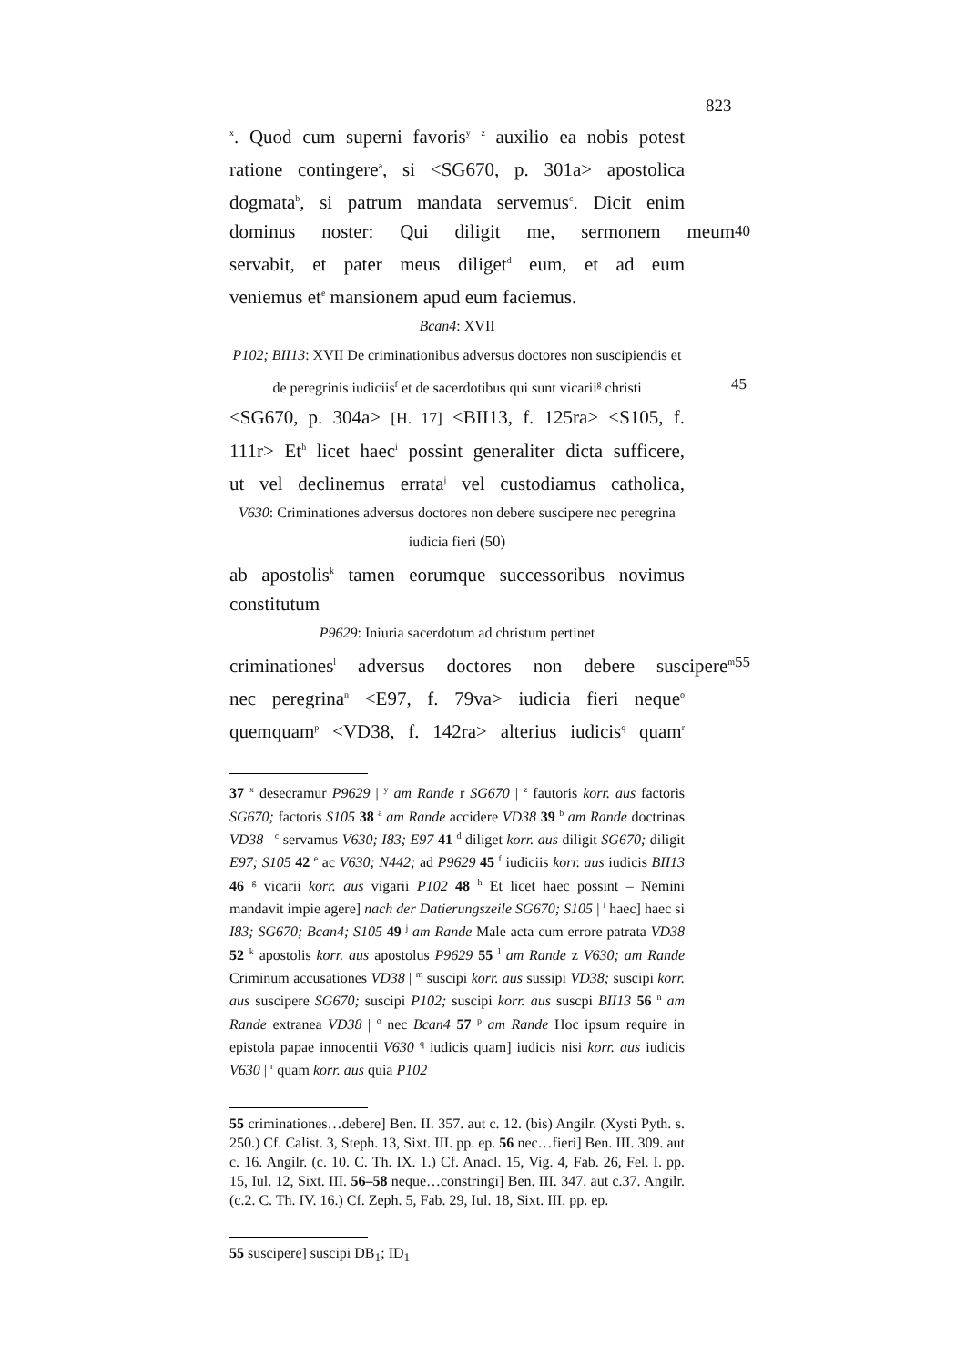823
<sup>x</sup>. Quod cum superni favoris<sup>y</sup> <sup>z</sup> auxilio ea nobis potest
ratione contingere<sup>a</sup>, si <SG670, p. 301a> apostolica
dogmata<sup>b</sup>, si patrum mandata servemus<sup>c</sup>. Dicit enim
dominus noster: Qui diligit me, sermonem meum 40
servabit, et pater meus diliget<sup>d</sup> eum, et ad eum
veniemus et<sup>e</sup> mansionem apud eum faciemus.
Bcan4: XVII
P102; BII13: XVII De criminationibus adversus doctores non suscipiendis et de peregrinis iudiciis<sup>f</sup> et de sacerdotibus qui sunt 45 vicarii<sup>g</sup> christi
<SG670, p. 304a> [H. 17] <BII13, f. 125ra> <S105, f.
111r> Et<sup>h</sup> licet haec<sup>i</sup> possint generaliter dicta sufficere,
ut vel declinemus errata<sup>j</sup> vel custodiamus catholica,
V630: Criminationes adversus doctores non debere suscipere nec peregrina iudicia fieri (50)
ab apostolis<sup>k</sup> tamen eorumque successoribus novimus
constitutum
P9629: Iniuria sacerdotum ad christum pertinet
criminationes<sup>l</sup> adversus doctores non debere suscipere<sup>m</sup> 55
nec peregrina<sup>n</sup> <E97, f. 79va> iudicia fieri neque<sup>o</sup>
quemquam<sup>p</sup> <VD38, f. 142ra> alterius iudicis<sup>q</sup> quam<sup>r</sup>
37 <sup>x</sup> desecramur P9629 | <sup>y</sup> am Rande r SG670 | <sup>z</sup> fautoris korr. aus factoris SG670; factoris S105 38 <sup>a</sup> am Rande accidere VD38 39 <sup>b</sup> am Rande doctrinas VD38 | <sup>c</sup> servamus V630; I83; E97 41 <sup>d</sup> diliget korr. aus diligit SG670; diligit E97; S105 42 <sup>e</sup> ac V630; N442; ad P9629 45 <sup>f</sup> iudiciis korr. aus iudicis BII13 46 <sup>g</sup> vicarii korr. aus vigarii P102 48 <sup>h</sup> Et licet haec possint – Nemini mandavit impie agere] nach der Datierungszeile SG670; S105 | <sup>i</sup> haec] haec si I83; SG670; Bcan4; S105 49 <sup>j</sup> am Rande Male acta cum errore patrata VD38 52 <sup>k</sup> apostolis korr. aus apostolus P9629 55 <sup>l</sup> am Rande z V630; am Rande Criminum accusationes VD38 | <sup>m</sup> suscipi korr. aus sussipi VD38; suscipi korr. aus suscipere SG670; suscipi P102; suscipi korr. aus suscpi BII13 56 <sup>n</sup> am Rande extranea VD38 | <sup>o</sup> nec Bcan4 57 <sup>p</sup> am Rande Hoc ipsum require in epistola papae innocentii V630 <sup>q</sup> iudicis quam] iudicis nisi korr. aus iudicis V630 | <sup>r</sup> quam korr. aus quia P102
55 criminationes…debere] Ben. II. 357. aut c. 12. (bis) Angilr. (Xysti Pyth. s. 250.) Cf. Calist. 3, Steph. 13, Sixt. III. pp. ep. 56 nec…fieri] Ben. III. 309. aut c. 16. Angilr. (c. 10. C. Th. IX. 1.) Cf. Anacl. 15, Vig. 4, Fab. 26, Fel. I. pp. 15, Iul. 12, Sixt. III. 56–58 neque…constringi] Ben. III. 347. aut c.37. Angilr. (c.2. C. Th. IV. 16.) Cf. Zeph. 5, Fab. 29, Iul. 18, Sixt. III. pp. ep.
55 suscipere] suscipi DB<sub>1</sub>; ID<sub>1</sub>